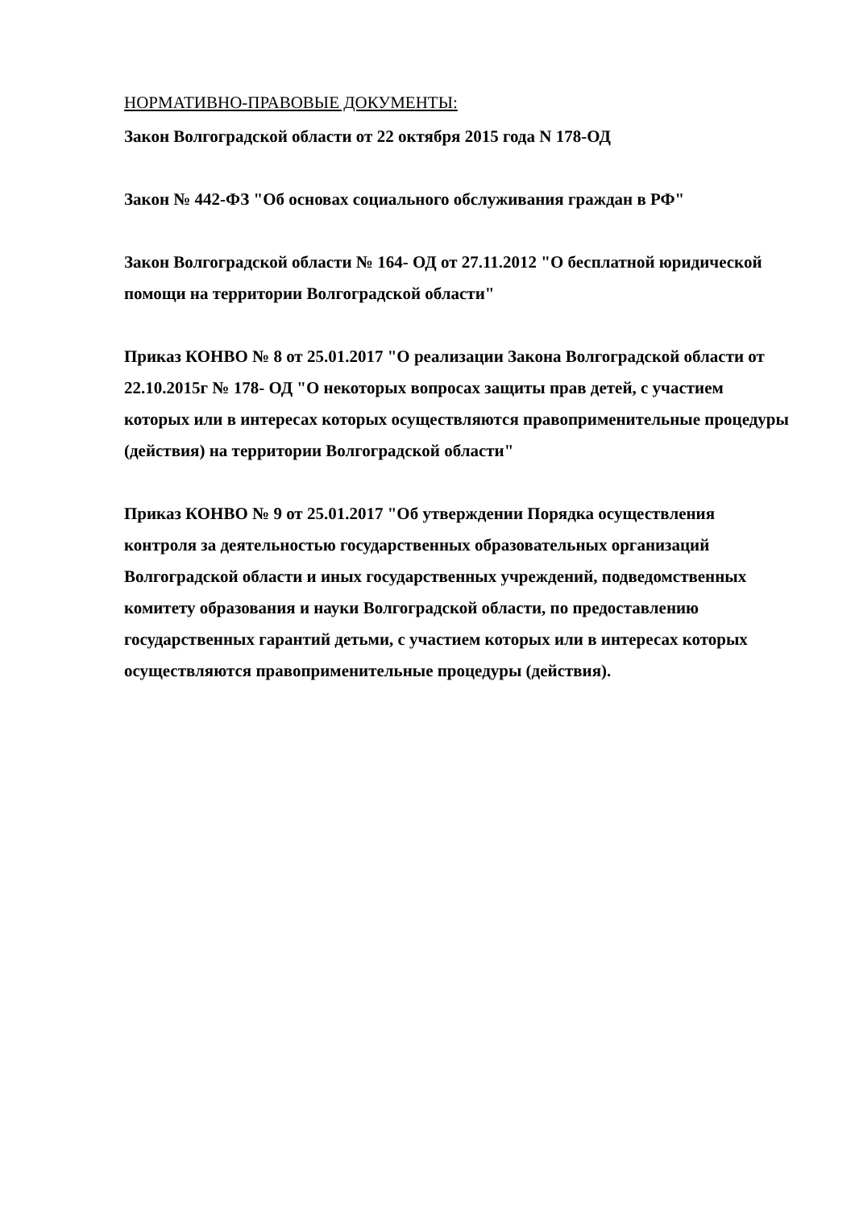НОРМАТИВНО-ПРАВОВЫЕ ДОКУМЕНТЫ:
Закон Волгоградской области от 22 октября 2015 года N 178-ОД
Закон № 442-ФЗ "Об основах социального обслуживания граждан в РФ"
Закон Волгоградской области № 164- ОД от 27.11.2012 "О бесплатной юридической помощи на территории Волгоградской области"
Приказ КОНВО № 8 от 25.01.2017 "О реализации Закона Волгоградской области от 22.10.2015г № 178- ОД "О некоторых вопросах защиты прав детей, с участием которых или в интересах которых осуществляются правоприменительные процедуры (действия) на территории Волгоградской области"
Приказ КОНВО № 9 от 25.01.2017 "Об утверждении Порядка осуществления контроля за деятельностью государственных образовательных организаций Волгоградской области и иных государственных учреждений, подведомственных комитету образования и науки Волгоградской области, по предоставлению государственных гарантий детьми, с участием которых или в интересах которых осуществляются правоприменительные процедуры (действия).